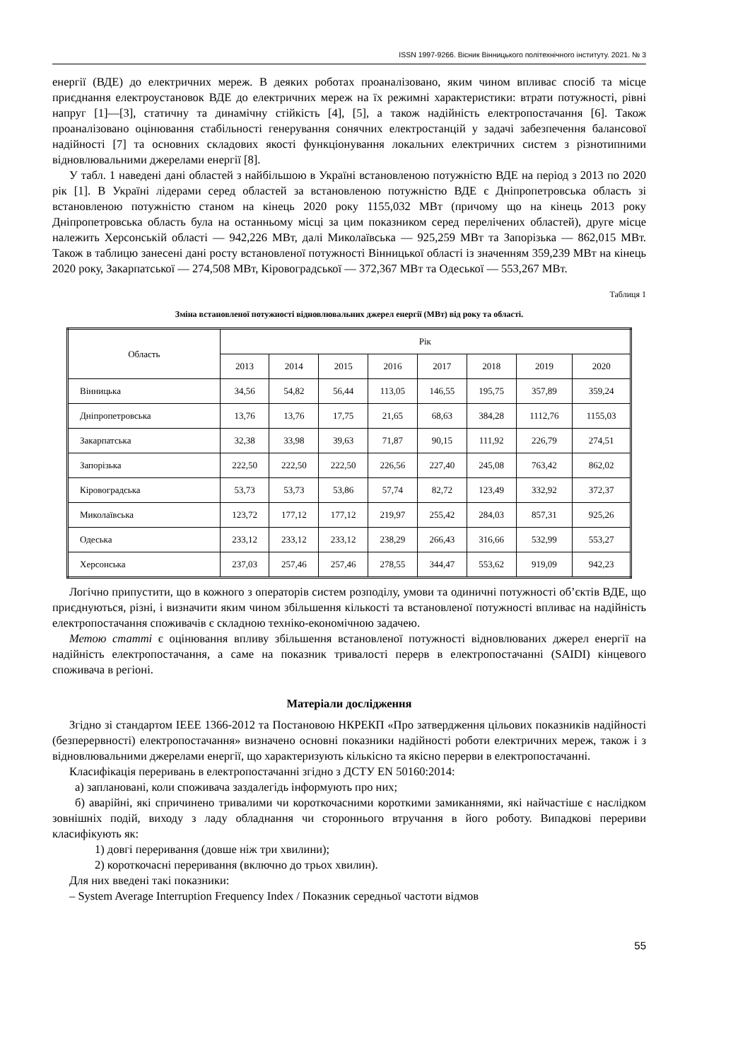ISSN 1997-9266. Вісник Вінницького політехнічного інституту. 2021. № 3
енергії (ВДЕ) до електричних мереж. В деяких роботах проаналізовано, яким чином впливає спосіб та місце приєднання електроустановок ВДЕ до електричних мереж на їх режимні характеристики: втрати потужності, рівні напруг [1]—[3], статичну та динамічну стійкість [4], [5], а також надійність електропостачання [6]. Також проаналізовано оцінювання стабільності генерування сонячних електростанцій у задачі забезпечення балансової надійності [7] та основних складових якості функціонування локальних електричних систем з різнотипними відновлювальними джерелами енергії [8].
У табл. 1 наведені дані областей з найбільшою в Україні встановленою потужністю ВДЕ на період з 2013 по 2020 рік [1]. В Україні лідерами серед областей за встановленою потужністю ВДЕ є Дніпропетровська область зі встановленою потужністю станом на кінець 2020 року 1155,032 МВт (причому що на кінець 2013 року Дніпропетровська область була на останньому місці за цим показником серед перелічених областей), друге місце належить Херсонській області — 942,226 МВт, далі Миколаївська — 925,259 МВт та Запорізька — 862,015 МВт. Також в таблицю занесені дані росту встановленої потужності Вінницької області із значенням 359,239 МВт на кінець 2020 року, Закарпатської — 274,508 МВт, Кіровоградської — 372,367 МВт та Одеської — 553,267 МВт.
Таблиця 1
Зміна встановленої потужності відновлювальних джерел енергії (МВт) від року та області.
| Область | Рік | | | | | | | |
| --- | --- | --- | --- | --- | --- | --- | --- | --- |
| | 2013 | 2014 | 2015 | 2016 | 2017 | 2018 | 2019 | 2020 |
| Вінницька | 34,56 | 54,82 | 56,44 | 113,05 | 146,55 | 195,75 | 357,89 | 359,24 |
| Дніпропетровська | 13,76 | 13,76 | 17,75 | 21,65 | 68,63 | 384,28 | 1112,76 | 1155,03 |
| Закарпатська | 32,38 | 33,98 | 39,63 | 71,87 | 90,15 | 111,92 | 226,79 | 274,51 |
| Запорізька | 222,50 | 222,50 | 222,50 | 226,56 | 227,40 | 245,08 | 763,42 | 862,02 |
| Кіровоградська | 53,73 | 53,73 | 53,86 | 57,74 | 82,72 | 123,49 | 332,92 | 372,37 |
| Миколаївська | 123,72 | 177,12 | 177,12 | 219,97 | 255,42 | 284,03 | 857,31 | 925,26 |
| Одеська | 233,12 | 233,12 | 233,12 | 238,29 | 266,43 | 316,66 | 532,99 | 553,27 |
| Херсонська | 237,03 | 257,46 | 257,46 | 278,55 | 344,47 | 553,62 | 919,09 | 942,23 |
Логічно припустити, що в кожного з операторів систем розподілу, умови та одиничні потужності об’єктів ВДЕ, що приєднуються, різні, і визначити яким чином збільшення кількості та встановленої потужності впливає на надійність електропостачання споживачів є складною техніко-економічною задачею.
Метою статті є оцінювання впливу збільшення встановленої потужності відновлюваних джерел енергії на надійність електропостачання, а саме на показник тривалості перерв в електропостачанні (SAIDI) кінцевого споживача в регіоні.
Матеріали дослідження
Згідно зі стандартом IEEE 1366-2012 та Постановою НКРЕКП «Про затвердження цільових показників надійності (безперервності) електропостачання» визначено основні показники надійності роботи електричних мереж, також і з відновлювальними джерелами енергії, що характеризують кількісно та якісно перерви в електропостачанні.
Класифікація переривань в електропостачанні згідно з ДСТУ EN 50160:2014:
а) заплановані, коли споживача заздалегідь інформують про них;
б) аварійні, які спричинено тривалими чи короткочасними короткими замиканнями, які найчастіше є наслідком зовнішніх подій, виходу з ладу обладнання чи стороннього втручання в його роботу. Випадкові перериви класифікують як:
1) довгі переривання (довше ніж три хвилини);
2) короткочасні переривання (включно до трьох хвилин).
Для них введені такі показники:
– System Average Interruption Frequency Index / Показник середньої частоти відмов
55